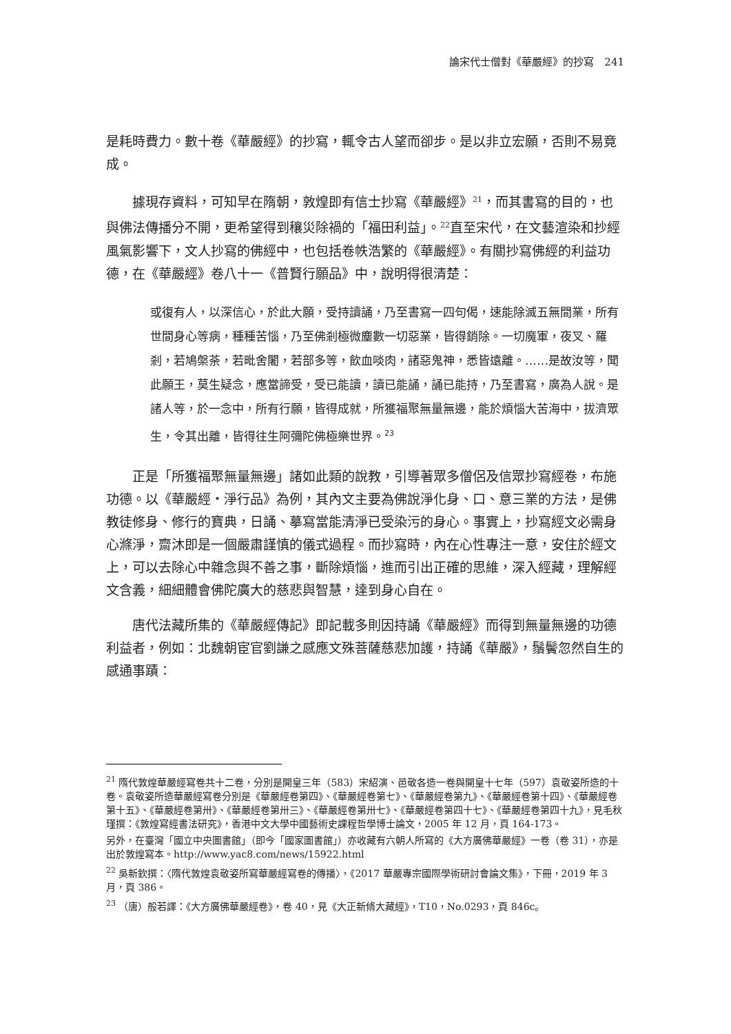論宋代士僧對《華嚴經》的抄寫　241
是耗時費力。數十卷《華嚴經》的抄寫，輒令古人望而卻步。是以非立宏願，否則不易竟成。
據現存資料，可知早在隋朝，敦煌即有信士抄寫《華嚴經》<sup>21</sup>，而其書寫的目的，也與佛法傳播分不開，更希望得到穰災除禍的「福田利益」。<sup>22</sup>直至宋代，在文藝渲染和抄經風氣影響下，文人抄寫的佛經中，也包括卷帙浩繁的《華嚴經》。有關抄寫佛經的利益功德，在《華嚴經》卷八十一《普賢行願品》中，說明得很清楚：
或復有人，以深信心，於此大願，受持讀誦，乃至書寫一四句偈，速能除滅五無間業，所有世間身心等病，種種苦惱，乃至佛剎極微塵數一切惡業，皆得銷除。一切魔軍，夜叉、羅剎，若鳩槃荼，若毗舍闍，若部多等，飲血啖肉，諸惡鬼神，悉皆遠離。……是故汝等，聞此願王，莫生疑念，應當諦受，受已能讀，讀已能誦，誦已能持，乃至書寫，廣為人說。是諸人等，於一念中，所有行願，皆得成就，所獲福聚無量無邊，能於煩惱大苦海中，拔濟眾生，令其出離，皆得往生阿彌陀佛極樂世界。<sup>23</sup>
正是「所獲福聚無量無邊」諸如此類的說教，引導著眾多僧侶及信眾抄寫經卷，布施功德。以《華嚴經‧淨行品》為例，其內文主要為佛說淨化身、口、意三業的方法，是佛教徒修身、修行的寶典，日誦、摹寫當能清淨已受染污的身心。事實上，抄寫經文必需身心滌淨，齋沐即是一個嚴肅謹慎的儀式過程。而抄寫時，內在心性專注一意，安住於經文上，可以去除心中雜念與不善之事，斷除煩惱，進而引出正確的思維，深入經藏，理解經文含義，細細體會佛陀廣大的慈悲與智慧，達到身心自在。
唐代法藏所集的《華嚴經傳記》即記載多則因持誦《華嚴經》而得到無量無邊的功德利益者，例如：北魏朝宦官劉謙之感應文殊菩薩慈悲加護，持誦《華嚴》，鬚鬢忽然自生的感通事蹟：
<sup>21</sup> 隋代敦煌華嚴經寫卷共十二卷，分別是開皇三年（583）宋紹演、邑敬各造一卷與開皇十七年（597）袁敬姿所造的十卷。袁敬姿所造華嚴經寫卷分別是《華嚴經卷第四》、《華嚴經卷第七》、《華嚴經卷第九》、《華嚴經卷第十四》、《華嚴經卷第十五》、《華嚴經卷第卅》、《華嚴經卷第卅三》、《華嚴經卷第卅七》、《華嚴經卷第四十七》、《華嚴經卷第四十九》，見毛秋瑾撰：《敦煌寫經書法研究》，香港中文大學中國藝術史課程哲學博士論文，2005 年 12 月，頁 164-173。
另外，在臺灣「國立中央圖書館」（即今「國家圖書館」）亦收藏有六朝人所寫的《大方廣佛華嚴經》一卷（卷 31），亦是出於敦煌寫本。http://www.yac8.com/news/15922.html
<sup>22</sup> 吳新欽撰：〈隋代敦煌袁敬姿所寫華嚴經寫卷的傳播〉，《2017 華嚴專宗國際學術研討會論文集》，下冊，2019 年 3 月，頁 386。
<sup>23</sup> （唐）般若譯：《大方廣佛華嚴經卷》，卷 40，見《大正新脩大藏經》，T10，No.0293，頁 846c。